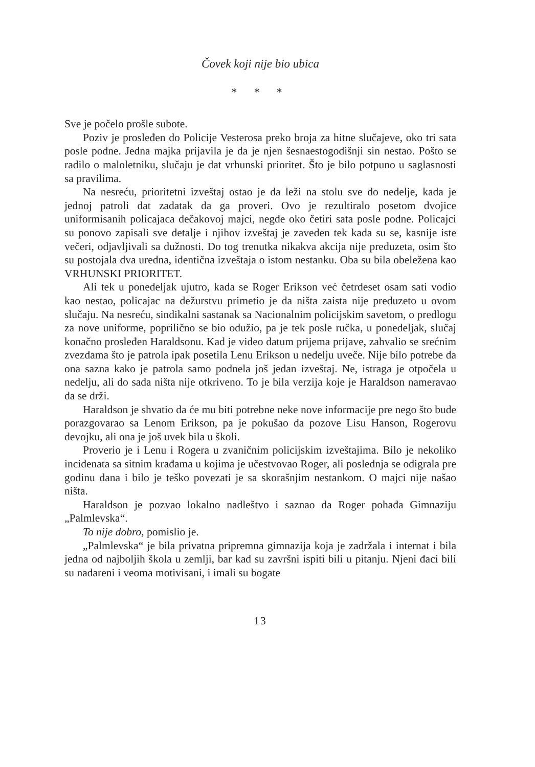Čovek koji nije bio ubica
* * *
Sve je počelo prošle subote.
Poziv je prosleđen do Policije Vesterosa preko broja za hitne slučajeve, oko tri sata posle podne. Jedna majka prijavila je da je njen šesnaestogodišnji sin nestao. Pošto se radilo o maloletniku, slučaju je dat vrhunski prioritet. Što je bilo potpuno u saglasnosti sa pravilima.
Na nesreću, prioritetni izveštaj ostao je da leži na stolu sve do nedelje, kada je jednoj patroli dat zadatak da ga proveri. Ovo je rezultiralo posetom dvojice uniformisanih policajaca dečakovoj majci, negde oko četiri sata posle podne. Policajci su ponovo zapisali sve detalje i njihov izveštaj je zaveden tek kada su se, kasnije iste večeri, odjavljivali sa dužnosti. Do tog trenutka nikakva akcija nije preduzeta, osim što su postojala dva uredna, identična izveštaja o istom nestanku. Oba su bila obeležena kao VRHUNSKI PRIORITET.
Ali tek u ponedeljak ujutro, kada se Roger Erikson već četrdeset osam sati vodio kao nestao, policajac na dežurstvu primetio je da ništa zaista nije preduzeto u ovom slučaju. Na nesreću, sindikalni sastanak sa Nacionalnim policijskim savetom, o predlogu za nove uniforme, poprilično se bio odužio, pa je tek posle ručka, u ponedeljak, slučaj konačno prosleđen Haraldsonu. Kad je video datum prijema prijave, zahvalio se srećnim zvezdama što je patrola ipak posetila Lenu Erikson u nedelju uveče. Nije bilo potrebe da ona sazna kako je patrola samo podnela još jedan izveštaj. Ne, istraga je otpočela u nedelju, ali do sada ništa nije otkriveno. To je bila verzija koje je Haraldson nameravao da se drži.
Haraldson je shvatio da će mu biti potrebne neke nove informacije pre nego što bude porazgovarao sa Lenom Erikson, pa je pokušao da pozove Lisu Hanson, Rogerovu devojku, ali ona je još uvek bila u školi.
Proverio je i Lenu i Rogera u zvaničnim policijskim izveštajima. Bilo je nekoliko incidenata sa sitnim krađama u kojima je učestvovao Roger, ali poslednja se odigrala pre godinu dana i bilo je teško povezati je sa skorašnjim nestankom. O majci nije našao ništa.
Haraldson je pozvao lokalno nadleštvo i saznao da Roger pohađa Gimnaziju „Palmlevska“.
To nije dobro, pomislio je.
„Palmlevska“ je bila privatna pripremna gimnazija koja je zadržala i internat i bila jedna od najboljih škola u zemlji, bar kad su završni ispiti bili u pitanju. Njeni đaci bili su nadareni i veoma motivisani, i imali su bogate
13